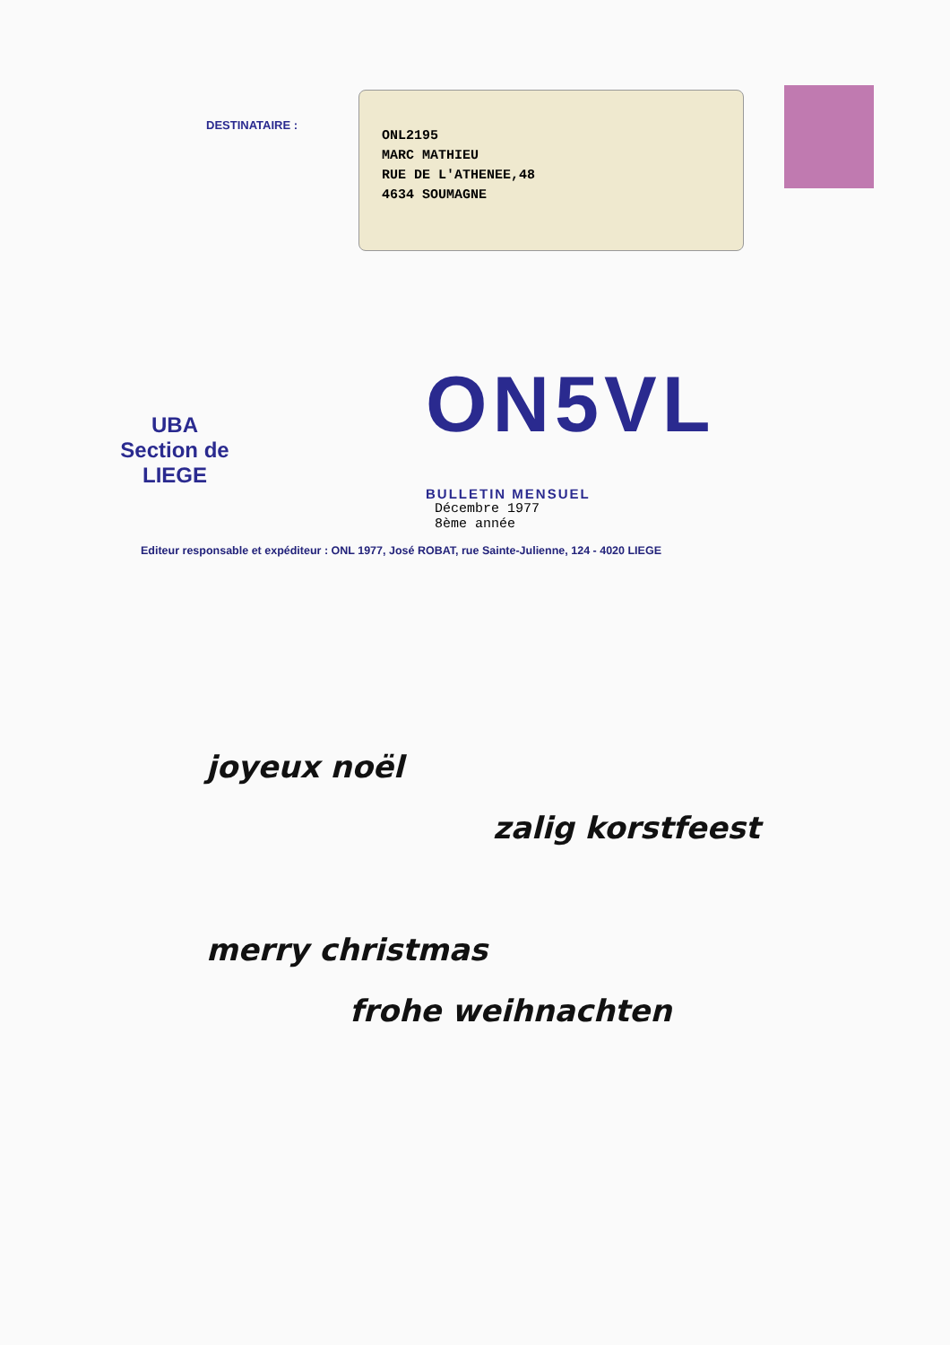DESTINATAIRE :
ONL2195
MARC MATHIEU
RUE DE L'ATHENEE,48
4634 SOUMAGNE
UBA
Section de
LIEGE
ON5VL
BULLETIN MENSUEL
Décembre 1977
8ème année
Editeur responsable et expéditeur : ONL 1977, José ROBAT, rue Sainte-Julienne, 124 - 4020 LIEGE
joyeux noël
zalig korstfeest
merry christmas
frohe weihnachten